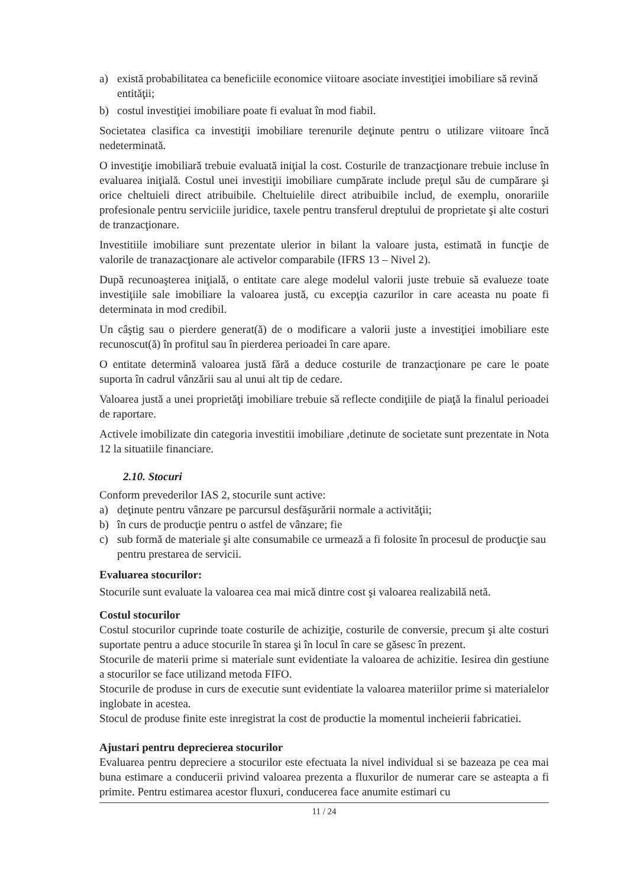a) există probabilitatea ca beneficiile economice viitoare asociate investiţiei imobiliare să revină entităţii;
b) costul investiţiei imobiliare poate fi evaluat în mod fiabil.
Societatea clasifica ca investiţii imobiliare terenurile deţinute pentru o utilizare viitoare încă nedeterminată.
O investiţie imobiliară trebuie evaluată iniţial la cost. Costurile de tranzacţionare trebuie incluse în evaluarea iniţială. Costul unei investiţii imobiliare cumpărate include preţul său de cumpărare şi orice cheltuieli direct atribuibile. Cheltuielile direct atribuibile includ, de exemplu, onorariile profesionale pentru serviciile juridice, taxele pentru transferul dreptului de proprietate şi alte costuri de tranzacţionare.
Investitiile imobiliare sunt prezentate ulerior in bilant la valoare justa, estimată in funcţie de valorile de tranazacţionare ale activelor comparabile (IFRS 13 – Nivel 2).
După recunoaşterea iniţială, o entitate care alege modelul valorii juste trebuie să evalueze toate investiţiile sale imobiliare la valoarea justă, cu excepţia cazurilor in care aceasta nu poate fi determinata in mod credibil.
Un câştig sau o pierdere generat(ă) de o modificare a valorii juste a investiţiei imobiliare este recunoscut(ă) în profitul sau în pierderea perioadei în care apare.
O entitate determină valoarea justă fără a deduce costurile de tranzacţionare pe care le poate suporta în cadrul vânzării sau al unui alt tip de cedare.
Valoarea justă a unei proprietăţi imobiliare trebuie să reflecte condiţiile de piaţă la finalul perioadei de raportare.
Activele imobilizate din categoria investitii imobiliare ,detinute de societate sunt prezentate in Nota 12 la situatiile financiare.
2.10. Stocuri
Conform prevederilor IAS 2, stocurile sunt active:
a) deţinute pentru vânzare pe parcursul desfăşurării normale a activităţii;
b) în curs de producţie pentru o astfel de vânzare; fie
c) sub formă de materiale şi alte consumabile ce urmează a fi folosite în procesul de producţie sau pentru prestarea de servicii.
Evaluarea stocurilor:
Stocurile sunt evaluate la valoarea cea mai mică dintre cost şi valoarea realizabilă netă.
Costul stocurilor
Costul stocurilor cuprinde toate costurile de achiziţie, costurile de conversie, precum şi alte costuri suportate pentru a aduce stocurile în starea şi în locul în care se găsesc în prezent.
Stocurile de materii prime si materiale sunt evidentiate la valoarea de achizitie. Iesirea din gestiune a stocurilor se face utilizand metoda FIFO.
Stocurile de produse in curs de executie sunt evidentiate la valoarea materiilor prime si materialelor inglobate in acestea.
Stocul de produse finite este inregistrat la cost de productie la momentul incheierii fabricatiei.
Ajustari pentru deprecierea stocurilor
Evaluarea pentru depreciere a stocurilor este efectuata la nivel individual si se bazeaza pe cea mai buna estimare a conducerii privind valoarea prezenta a fluxurilor de numerar care se asteapta a fi primite. Pentru estimarea acestor fluxuri, conducerea face anumite estimari cu
11 / 24